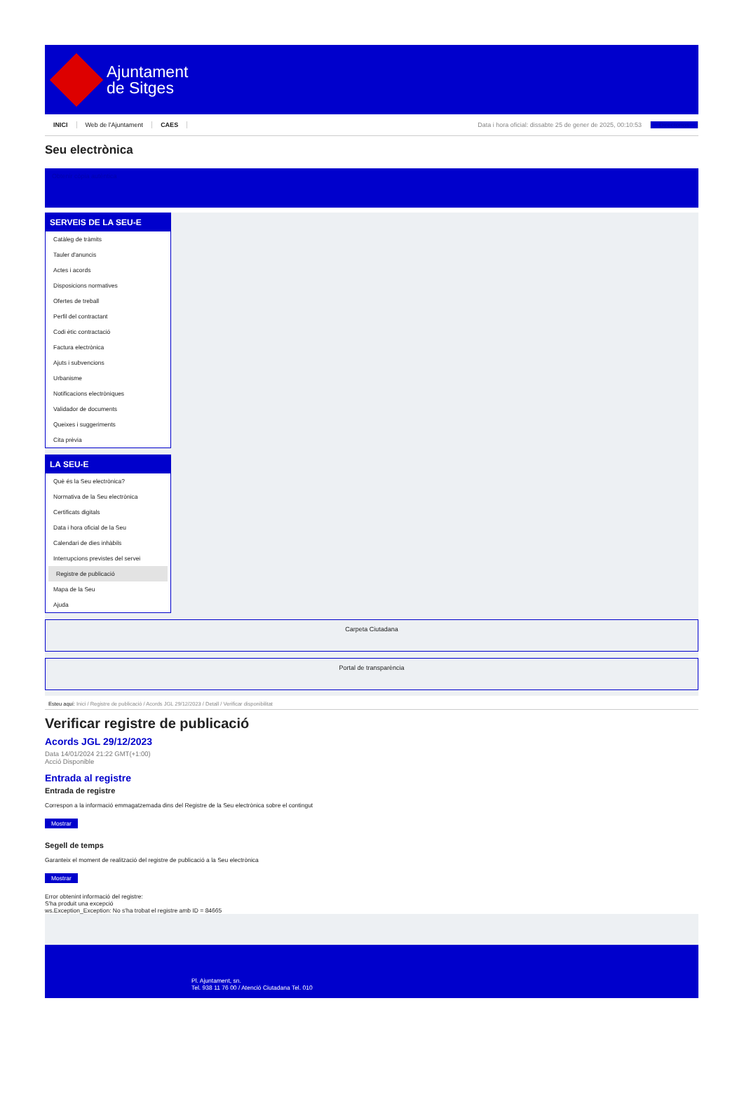Ajuntament
de Sitges
INICI Web de l'Ajuntament CAES Data i hora oficial: dissabte 25 de gener de 2025, 00:10:53 Directorios
Seu electrònica
Obtenir còpia autèntica
SERVEIS DE LA SEU-E
Catàleg de tràmits
Tauler d'anuncis
Actes i acords
Disposicions normatives
Ofertes de treball
Perfil del contractant
Codi ètic contractació
Factura electrònica
Ajuts i subvencions
Urbanisme
Notificacions electròniques
Validador de documents
Queixes i suggeriments
Cita prèvia
LA SEU-E
Què és la Seu electrònica?
Normativa de la Seu electrònica
Certificats digitals
Data i hora oficial de la Seu
Calendari de dies inhàbils
Interrupcions previstes del servei
Registre de publicació
Mapa de la Seu
Ajuda
Carpeta Ciutadana
Portal de transparència
Esteu aquí: Inici / Registre de publicació / Acords JGL 29/12/2023 / Detall / Verificar disponibilitat
Verificar registre de publicació
Acords JGL 29/12/2023
Data 14/01/2024 21:22 GMT(+1:00)
Acció Disponible
Entrada al registre
Entrada de registre
Correspon a la informació emmagatzemada dins del Registre de la Seu electrònica sobre el contingut
Mostrar
Segell de temps
Garanteix el moment de realització del registre de publicació a la Seu electrònica
Mostrar
Error obtenint informació del registre:
S'ha produit una excepció
ws.Exception_Exception: No s'ha trobat el registre amb ID = 84665
Pl. Ajuntament, sn.
Tel. 938 11 76 00 / Atenció Ciutadana Tel. 010